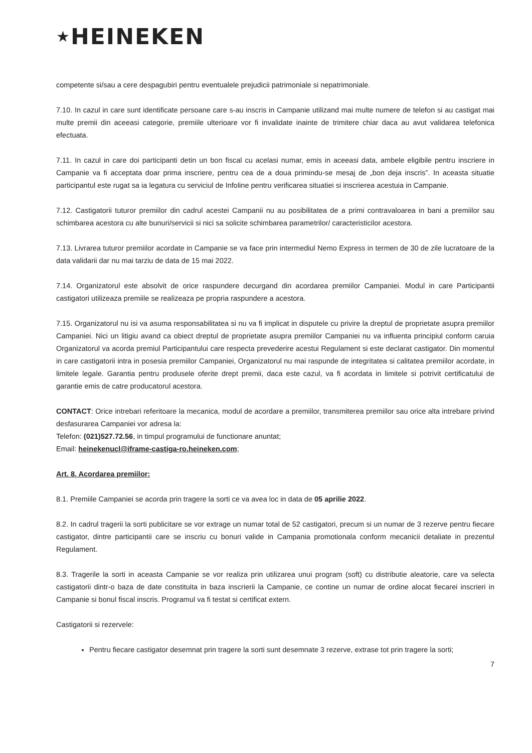★HEINEKEN
competente si/sau a cere despagubiri pentru eventualele prejudicii patrimoniale si nepatrimoniale.
7.10. In cazul in care sunt identificate persoane care s-au inscris in Campanie utilizand mai multe numere de telefon si au castigat mai multe premii din aceeasi categorie, premiile ulterioare vor fi invalidate inainte de trimitere chiar daca au avut validarea telefonica efectuata.
7.11. In cazul in care doi participanti detin un bon fiscal cu acelasi numar, emis in aceeasi data, ambele eligibile pentru inscriere in Campanie va fi acceptata doar prima inscriere, pentru cea de a doua primindu-se mesaj de „bon deja inscris”. In aceasta situatie participantul este rugat sa ia legatura cu serviciul de Infoline pentru verificarea situatiei si inscrierea acestuia in Campanie.
7.12. Castigatorii tuturor premiilor din cadrul acestei Campanii nu au posibilitatea de a primi contravaloarea in bani a premiilor sau schimbarea acestora cu alte bunuri/servicii si nici sa solicite schimbarea parametrilor/ caracteristicilor acestora.
7.13. Livrarea tuturor premiilor acordate in Campanie se va face prin intermediul Nemo Express in termen de 30 de zile lucratoare de la data validarii dar nu mai tarziu de data de 15 mai 2022.
7.14. Organizatorul este absolvit de orice raspundere decurgand din acordarea premiilor Campaniei. Modul in care Participantii castigatori utilizeaza premiile se realizeaza pe propria raspundere a acestora.
7.15. Organizatorul nu isi va asuma responsabilitatea si nu va fi implicat in disputele cu privire la dreptul de proprietate asupra premiilor Campaniei. Nici un litigiu avand ca obiect dreptul de proprietate asupra premiilor Campaniei nu va influenta principiul conform caruia Organizatorul va acorda premiul Participantului care respecta prevederire acestui Regulament si este declarat castigator. Din momentul in care castigatorii intra in posesia premiilor Campaniei, Organizatorul nu mai raspunde de integritatea si calitatea premiilor acordate, in limitele legale. Garantia pentru produsele oferite drept premii, daca este cazul, va fi acordata in limitele si potrivit certificatului de garantie emis de catre producatorul acestora.
CONTACT: Orice intrebari referitoare la mecanica, modul de acordare a premiilor, transmiterea premiilor sau orice alta intrebare privind desfasurarea Campaniei vor adresa la:
Telefon: (021)527.72.56, in timpul programului de functionare anuntat;
Email: heinekenucl@iframe-castiga-ro.heineken.com;
Art. 8. Acordarea premiilor:
8.1. Premiile Campaniei se acorda prin tragere la sorti ce va avea loc in data de 05 aprilie 2022.
8.2. In cadrul tragerii la sorti publicitare se vor extrage un numar total de 52 castigatori, precum si un numar de 3 rezerve pentru fiecare castigator, dintre participantii care se inscriu cu bonuri valide in Campania promotionala conform mecanicii detaliate in prezentul Regulament.
8.3. Tragerile la sorti in aceasta Campanie se vor realiza prin utilizarea unui program (soft) cu distributie aleatorie, care va selecta castigatorii dintr-o baza de date constituita in baza inscrierii la Campanie, ce contine un numar de ordine alocat fiecarei inscrieri in Campanie si bonul fiscal inscris. Programul va fi testat si certificat extern.
Castigatorii si rezervele:
Pentru fiecare castigator desemnat prin tragere la sorti sunt desemnate 3 rezerve, extrase tot prin tragere la sorti;
7